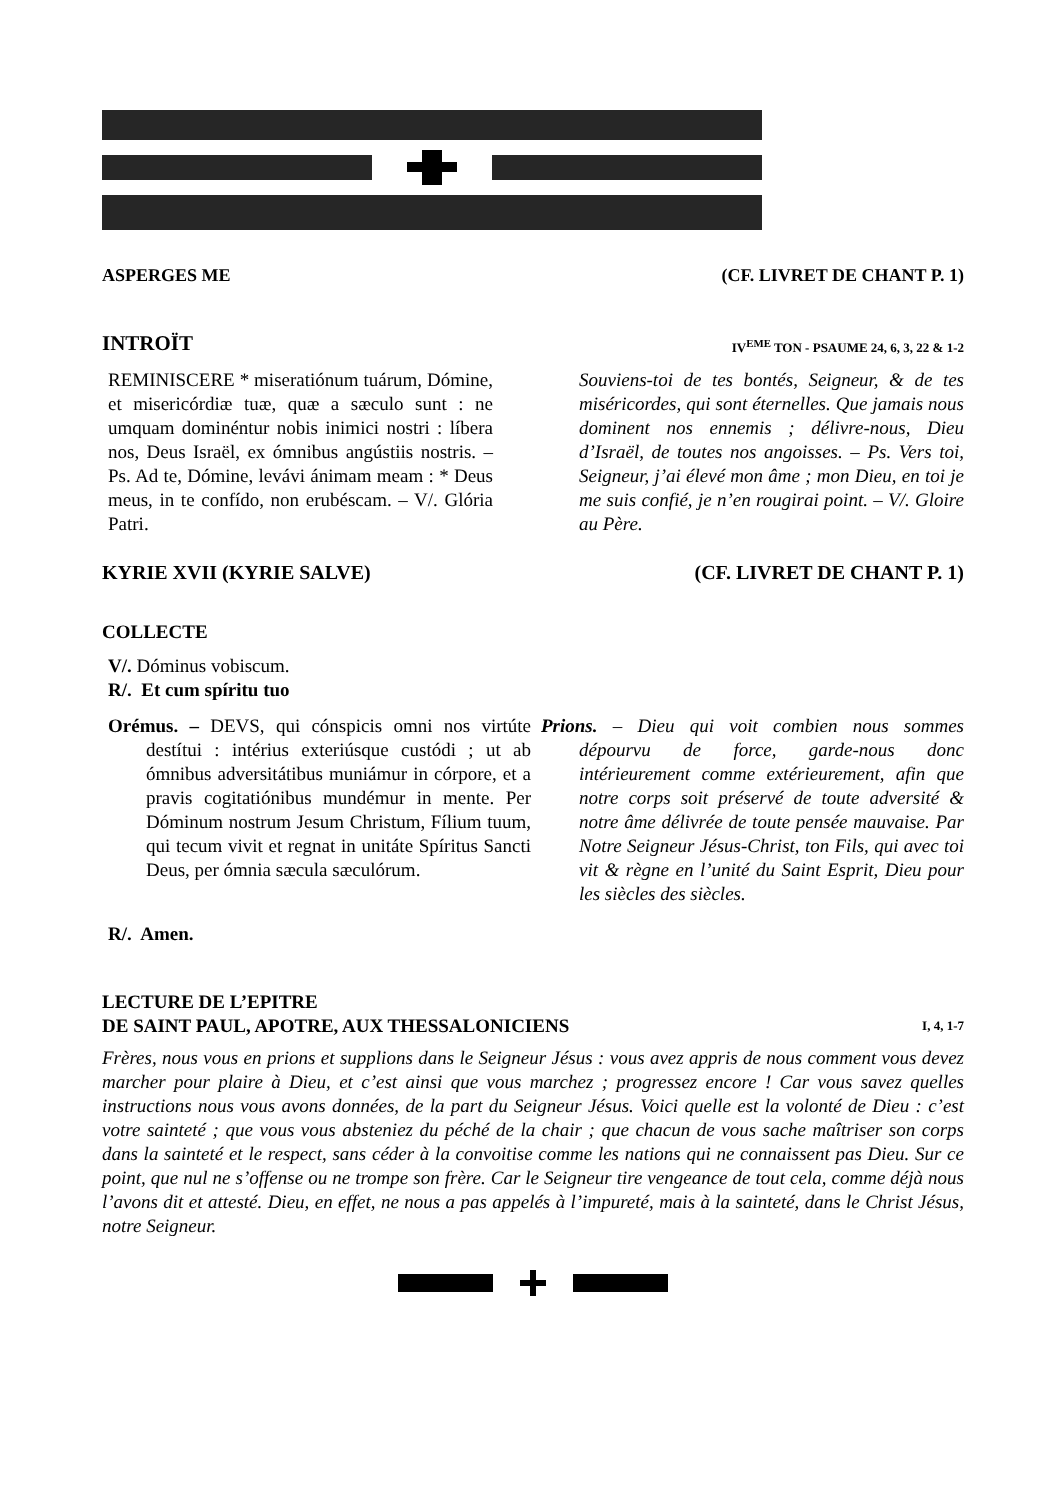ASPERGES ME (CF. LIVRET DE CHANT P. 1)
INTROÏT IV<sup>EME</sup> TON - PSAUME 24, 6, 3, 22 & 1-2
REMINISCERE * miseratiónum tuárum, Dómine, et misericórdiæ tuæ, quæ a sæculo sunt : ne umquam dominéntur nobis inimici nostri : líbera nos, Deus Israël, ex ómnibus angústiis nostris. – Ps. Ad te, Dómine, levávi ánimam meam : * Deus meus, in te confído, non erubéscam. – V/. Glória Patri.
Souviens-toi de tes bontés, Seigneur, & de tes miséricordes, qui sont éternelles. Que jamais nous dominent nos ennemis ; délivre-nous, Dieu d’Israël, de toutes nos angoisses. – Ps. Vers toi, Seigneur, j’ai élevé mon âme ; mon Dieu, en toi je me suis confié, je n’en rougirai point. – V/. Gloire au Père.
KYRIE XVII (KYRIE SALVE) (CF. LIVRET DE CHANT P. 1)
COLLECTE
V/. Dóminus vobiscum.
R/. Et cum spíritu tuo
Orémus. – DEVS, qui cónspicis omni nos virtúte destítui : intérius exteriúsque custódi ; ut ab ómnibus adversitátibus muniámur in córpore, et a pravis cogitatiónibus mundémur in mente. Per Dóminum nostrum Jesum Christum, Fílium tuum, qui tecum vivit et regnat in unitáte Spíritus Sancti Deus, per ómnia sæcula sæculórum.
Prions. – Dieu qui voit combien nous sommes dépourvu de force, garde-nous donc intérieurement comme extérieurement, afin que notre corps soit préservé de toute adversité & notre âme délivrée de toute pensée mauvaise. Par Notre Seigneur Jésus-Christ, ton Fils, qui avec toi vit & règne en l’unité du Saint Esprit, Dieu pour les siècles des siècles.
R/. Amen.
LECTURE DE L’EPITRE
DE SAINT PAUL, APOTRE, AUX THESSALONICIENS I, 4, 1-7
Frères, nous vous en prions et supplions dans le Seigneur Jésus : vous avez appris de nous comment vous devez marcher pour plaire à Dieu, et c’est ainsi que vous marchez ; progressez encore ! Car vous savez quelles instructions nous vous avons données, de la part du Seigneur Jésus. Voici quelle est la volonté de Dieu : c’est votre sainteté ; que vous vous absteniez du péché de la chair ; que chacun de vous sache maîtriser son corps dans la sainteté et le respect, sans céder à la convoitise comme les nations qui ne connaissent pas Dieu. Sur ce point, que nul ne s’offense ou ne trompe son frère. Car le Seigneur tire vengeance de tout cela, comme déjà nous l’avons dit et attesté. Dieu, en effet, ne nous a pas appelés à l’impureté, mais à la sainteté, dans le Christ Jésus, notre Seigneur.